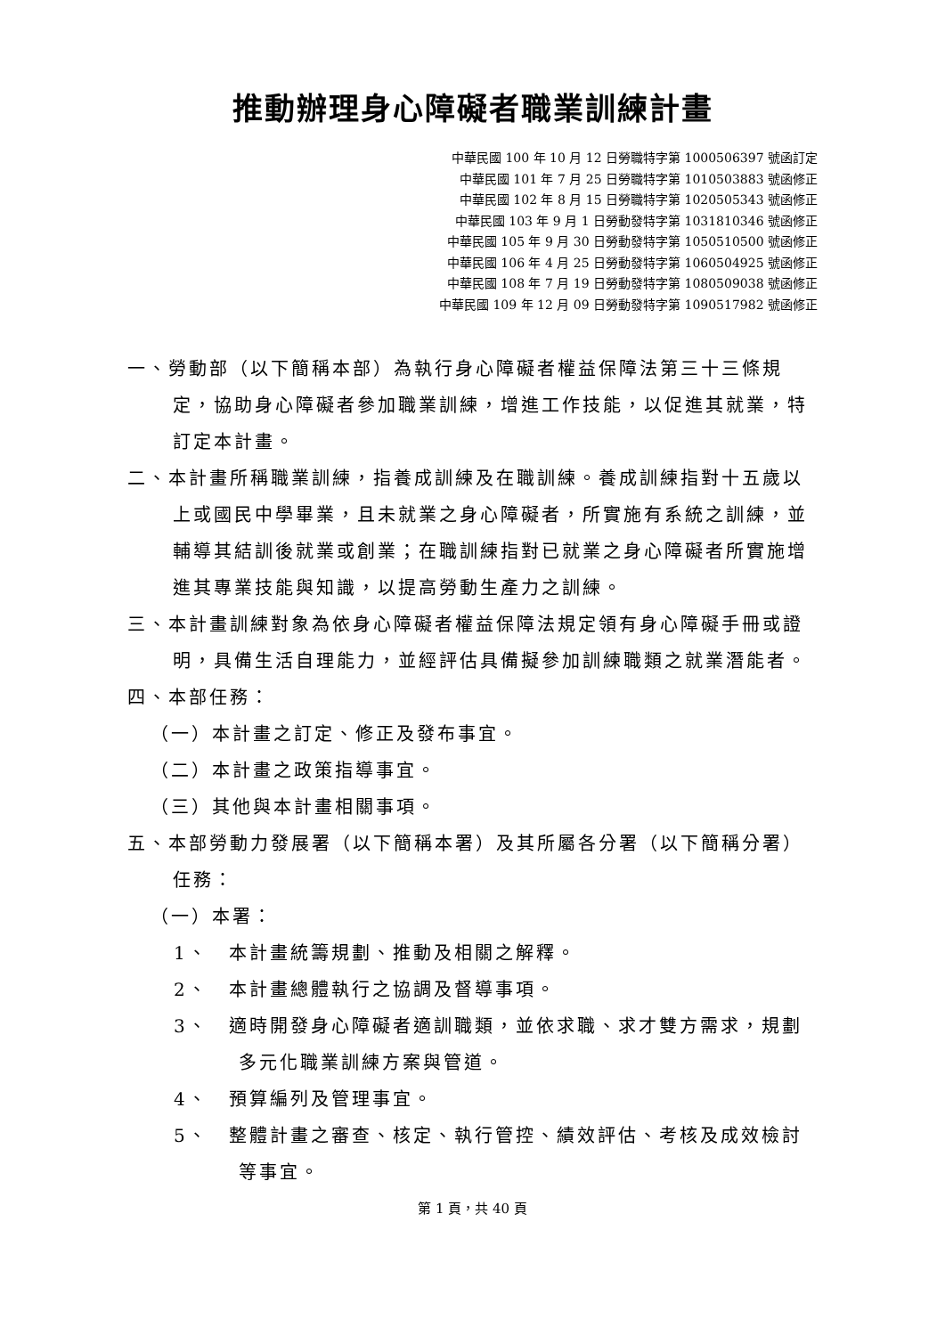推動辦理身心障礙者職業訓練計畫
中華民國 100 年 10 月 12 日勞職特字第 1000506397 號函訂定
中華民國 101 年 7 月 25 日勞職特字第 1010503883 號函修正
中華民國 102 年 8 月 15 日勞職特字第 1020505343 號函修正
中華民國 103 年 9 月 1 日勞動發特字第 1031810346 號函修正
中華民國 105 年 9 月 30 日勞動發特字第 1050510500 號函修正
中華民國 106 年 4 月 25 日勞動發特字第 1060504925 號函修正
中華民國 108 年 7 月 19 日勞動發特字第 1080509038 號函修正
中華民國 109 年 12 月 09 日勞動發特字第 1090517982 號函修正
一、勞動部（以下簡稱本部）為執行身心障礙者權益保障法第三十三條規定，協助身心障礙者參加職業訓練，增進工作技能，以促進其就業，特訂定本計畫。
二、本計畫所稱職業訓練，指養成訓練及在職訓練。養成訓練指對十五歲以上或國民中學畢業，且未就業之身心障礙者，所實施有系統之訓練，並輔導其結訓後就業或創業；在職訓練指對已就業之身心障礙者所實施增進其專業技能與知識，以提高勞動生產力之訓練。
三、本計畫訓練對象為依身心障礙者權益保障法規定領有身心障礙手冊或證明，具備生活自理能力，並經評估具備擬參加訓練職類之就業潛能者。
四、本部任務：
（一）本計畫之訂定、修正及發布事宜。
（二）本計畫之政策指導事宜。
（三）其他與本計畫相關事項。
五、本部勞動力發展署（以下簡稱本署）及其所屬各分署（以下簡稱分署）任務：
（一）本署：
1、　本計畫統籌規劃、推動及相關之解釋。
2、　本計畫總體執行之協調及督導事項。
3、　適時開發身心障礙者適訓職類，並依求職、求才雙方需求，規劃多元化職業訓練方案與管道。
4、　預算編列及管理事宜。
5、　整體計畫之審查、核定、執行管控、績效評估、考核及成效檢討等事宜。
第 1 頁，共 40 頁